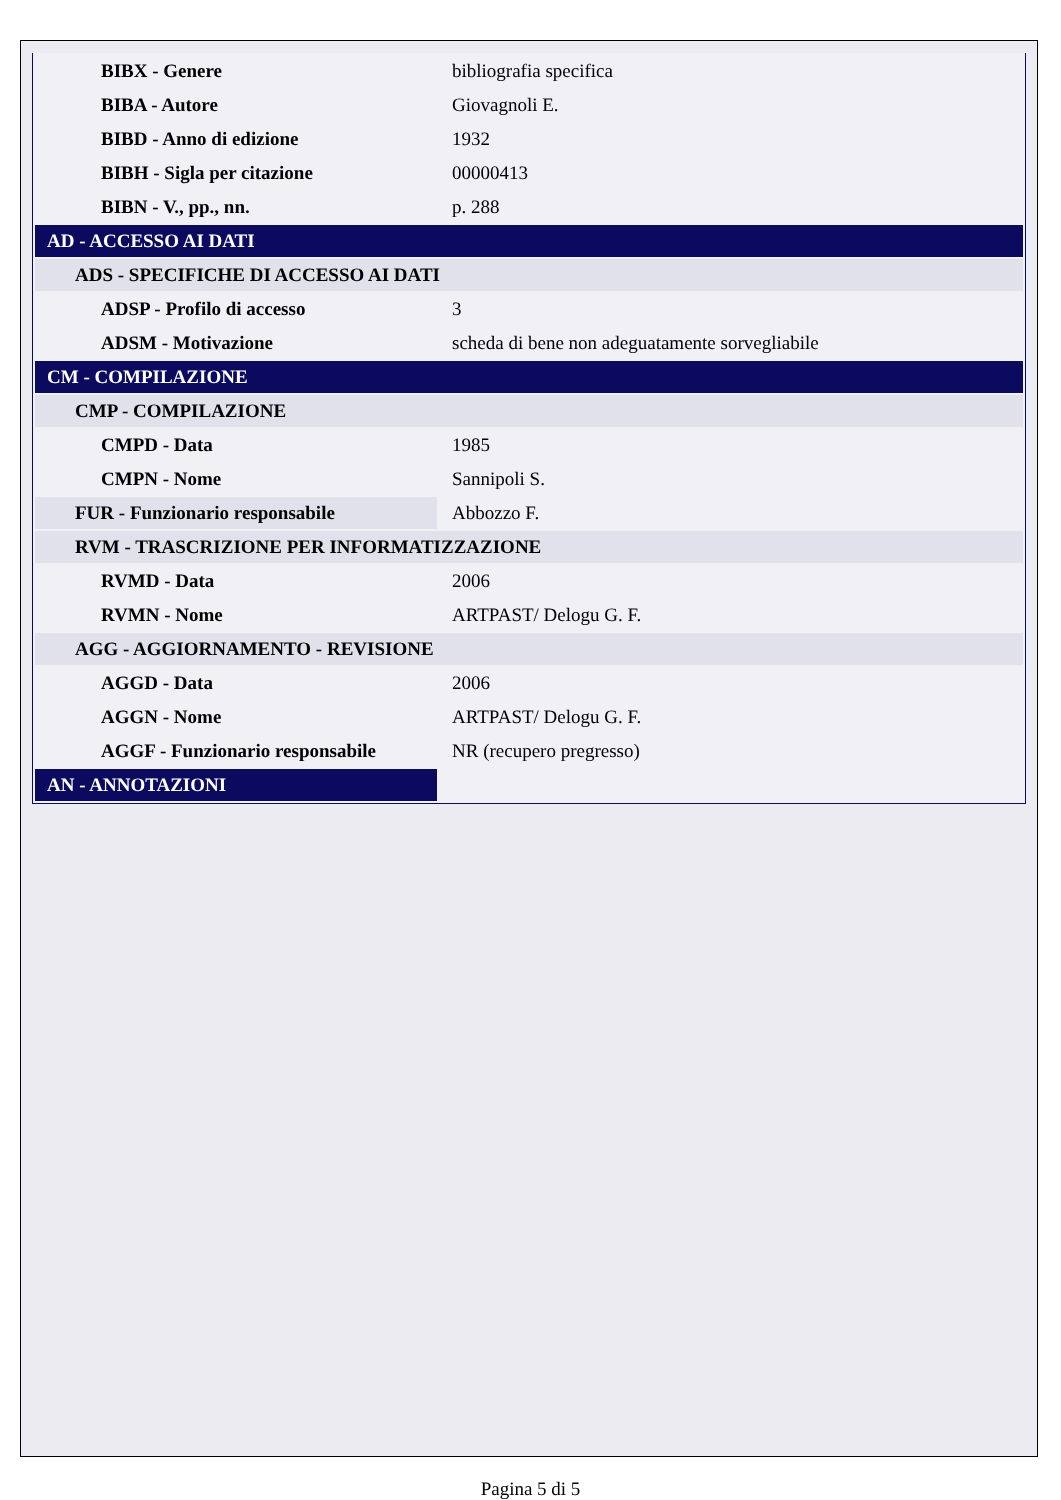| BIBX - Genere | bibliografia specifica |
| BIBA - Autore | Giovagnoli E. |
| BIBD - Anno di edizione | 1932 |
| BIBH - Sigla per citazione | 00000413 |
| BIBN - V., pp., nn. | p. 288 |
| AD - ACCESSO AI DATI | |
| ADS - SPECIFICHE DI ACCESSO AI DATI | |
| ADSP - Profilo di accesso | 3 |
| ADSM - Motivazione | scheda di bene non adeguatamente sorvegliabile |
| CM - COMPILAZIONE | |
| CMP - COMPILAZIONE | |
| CMPD - Data | 1985 |
| CMPN - Nome | Sannipoli S. |
| FUR - Funzionario responsabile | Abbozzo F. |
| RVM - TRASCRIZIONE PER INFORMATIZZAZIONE | |
| RVMD - Data | 2006 |
| RVMN - Nome | ARTPAST/ Delogu G. F. |
| AGG - AGGIORNAMENTO - REVISIONE | |
| AGGD - Data | 2006 |
| AGGN - Nome | ARTPAST/ Delogu G. F. |
| AGGF - Funzionario responsabile | NR (recupero pregresso) |
| AN - ANNOTAZIONI | |
Pagina 5 di 5